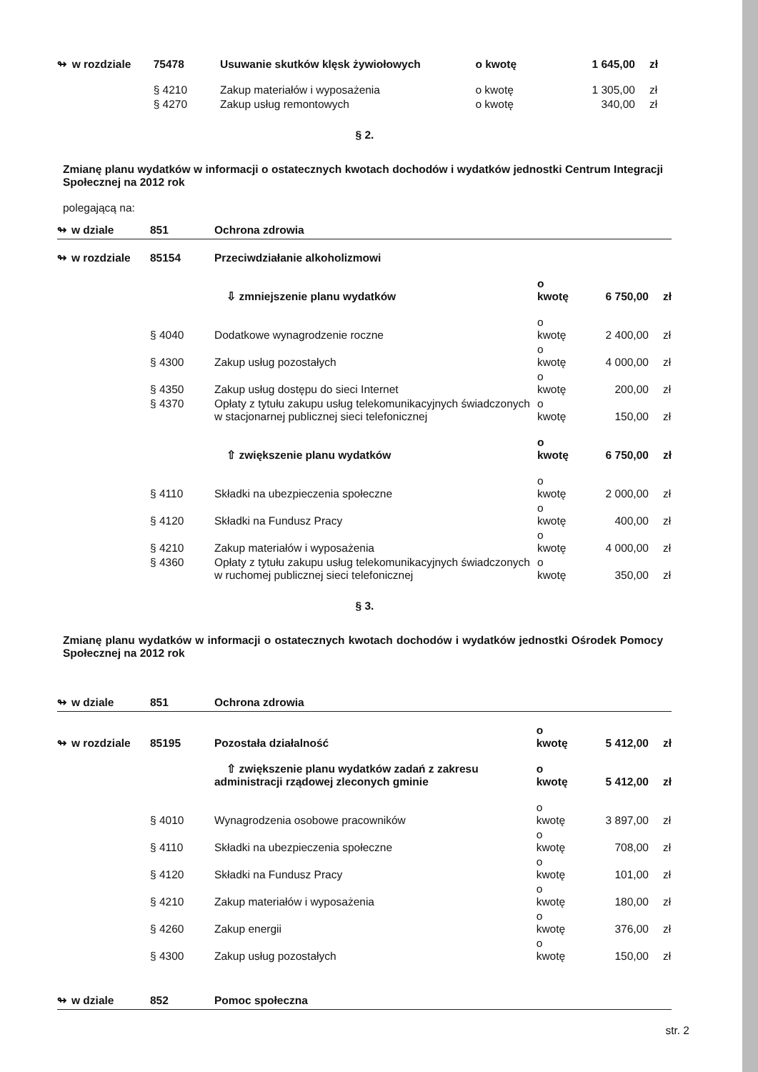| ↬ | w rozdziale | 75478 | Usuwanie skutków klęsk żywiołowych | o kwotę | 1 645,00 | zł |
| | | § 4210 | Zakup materiałów i wyposażenia | o kwotę | 1 305,00 | zł |
| | | § 4270 | Zakup usług remontowych | o kwotę | 340,00 | zł |
§ 2.
Zmianę planu wydatków w informacji o ostatecznych kwotach dochodów i wydatków jednostki Centrum Integracji Społecznej na 2012 rok
polegającą na:
| ↬ | w dziale | 851 | Ochrona zdrowia | | | |
| ↬ | w rozdziale | 85154 | Przeciwdziałanie alkoholizmowi | | | |
| | | | ⇩ zmniejszenie planu wydatków | o kwotę | 6 750,00 | zł |
| | | § 4040 | Dodatkowe wynagrodzenie roczne | o kwotę | 2 400,00 | zł |
| | | § 4300 | Zakup usług pozostałych | o kwotę | 4 000,00 | zł |
| | | § 4350 | Zakup usług dostępu do sieci Internet | o kwotę | 200,00 | zł |
| | | § 4370 | Opłaty z tytułu zakupu usług telekomunikacyjnych świadczonych w stacjonarnej publicznej sieci telefonicznej | o kwotę | 150,00 | zł |
| | | | ⇧ zwiększenie planu wydatków | o kwotę | 6 750,00 | zł |
| | | § 4110 | Składki na ubezpieczenia społeczne | o kwotę | 2 000,00 | zł |
| | | § 4120 | Składki na Fundusz Pracy | o kwotę | 400,00 | zł |
| | | § 4210 | Zakup materiałów i wyposażenia | o kwotę | 4 000,00 | zł |
| | | § 4360 | Opłaty z tytułu zakupu usług telekomunikacyjnych świadczonych w ruchomej publicznej sieci telefonicznej | o kwotę | 350,00 | zł |
§ 3.
Zmianę planu wydatków w informacji o ostatecznych kwotach dochodów i wydatków jednostki Ośrodek Pomocy Społecznej na 2012 rok
| ↬ | w dziale | 851 | Ochrona zdrowia | | | |
| ↬ | w rozdziale | 85195 | Pozostała działalność | o kwotę | 5 412,00 | zł |
| | | | ⇧ zwiększenie planu wydatków zadań z zakresu administracji rządowej zleconych gminie | o kwotę | 5 412,00 | zł |
| | | § 4010 | Wynagrodzenia osobowe pracowników | o kwotę | 3 897,00 | zł |
| | | § 4110 | Składki na ubezpieczenia społeczne | o kwotę | 708,00 | zł |
| | | § 4120 | Składki na Fundusz Pracy | o kwotę | 101,00 | zł |
| | | § 4210 | Zakup materiałów i wyposażenia | o kwotę | 180,00 | zł |
| | | § 4260 | Zakup energii | o kwotę | 376,00 | zł |
| | | § 4300 | Zakup usług pozostałych | o kwotę | 150,00 | zł |
| ↬ | w dziale | 852 | Pomoc społeczna | | | |
str. 2